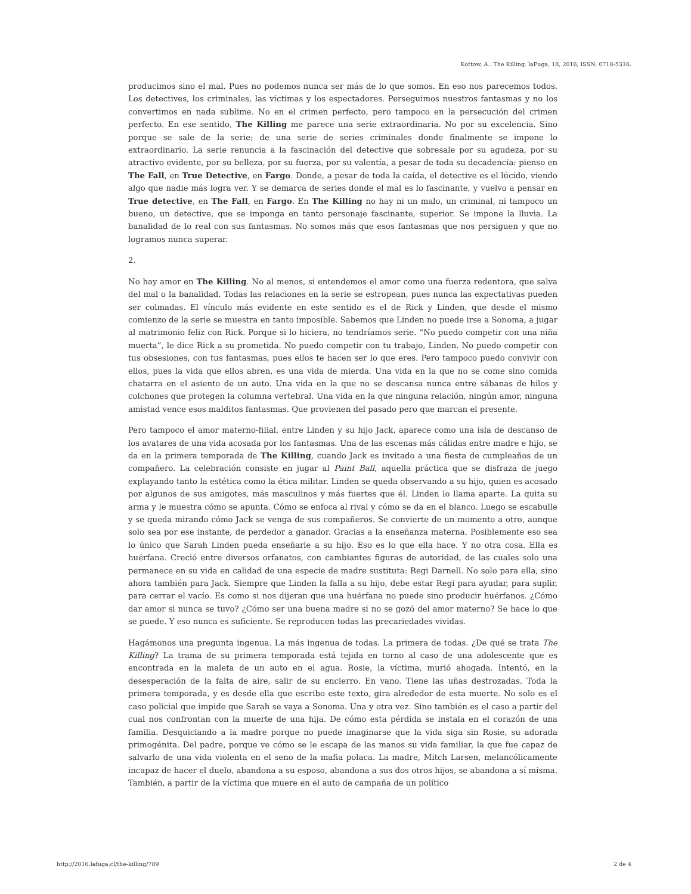Kottow, A.. The Killing. laFuga, 18, 2016, ISSN: 0718-5316.
producimos sino el mal. Pues no podemos nunca ser más de lo que somos. En eso nos parecemos todos. Los detectives, los criminales, las víctimas y los espectadores. Perseguimos nuestros fantasmas y no los convertimos en nada sublime. No en el crimen perfecto, pero tampoco en la persecución del crimen perfecto. En ese sentido, The Killing me parece una serie extraordinaria. No por su excelencia. Sino porque se sale de la serie; de una serie de series criminales donde finalmente se impone lo extraordinario. La serie renuncia a la fascinación del detective que sobresale por su agudeza, por su atractivo evidente, por su belleza, por su fuerza, por su valentía, a pesar de toda su decadencia: pienso en The Fall, en True Detective, en Fargo. Donde, a pesar de toda la caída, el detective es el lúcido, viendo algo que nadie más logra ver. Y se demarca de series donde el mal es lo fascinante, y vuelvo a pensar en True detective, en The Fall, en Fargo. En The Killing no hay ni un malo, un criminal, ni tampoco un bueno, un detective, que se imponga en tanto personaje fascinante, superior. Se impone la lluvia. La banalidad de lo real con sus fantasmas. No somos más que esos fantasmas que nos persiguen y que no logramos nunca superar.
2.
No hay amor en The Killing. No al menos, si entendemos el amor como una fuerza redentora, que salva del mal o la banalidad. Todas las relaciones en la serie se estropean, pues nunca las expectativas pueden ser colmadas. El vínculo más evidente en este sentido es el de Rick y Linden, que desde el mismo comienzo de la serie se muestra en tanto imposible. Sabemos que Linden no puede irse a Sonoma, a jugar al matrimonio feliz con Rick. Porque si lo hiciera, no tendríamos serie. “No puedo competir con una niña muerta”, le dice Rick a su prometida. No puedo competir con tu trabajo, Linden. No puedo competir con tus obsesiones, con tus fantasmas, pues ellos te hacen ser lo que eres. Pero tampoco puedo convivir con ellos, pues la vida que ellos abren, es una vida de mierda. Una vida en la que no se come sino comida chatarra en el asiento de un auto. Una vida en la que no se descansa nunca entre sábanas de hilos y colchones que protegen la columna vertebral. Una vida en la que ninguna relación, ningún amor, ninguna amistad vence esos malditos fantasmas. Que provienen del pasado pero que marcan el presente.
Pero tampoco el amor materno-filial, entre Linden y su hijo Jack, aparece como una isla de descanso de los avatares de una vida acosada por los fantasmas. Una de las escenas más cálidas entre madre e hijo, se da en la primera temporada de The Killing, cuando Jack es invitado a una fiesta de cumpleaños de un compañero. La celebración consiste en jugar al Paint Ball, aquella práctica que se disfraza de juego explayando tanto la estética como la ética militar. Linden se queda observando a su hijo, quien es acosado por algunos de sus amigotes, más masculinos y más fuertes que él. Linden lo llama aparte. La quita su arma y le muestra cómo se apunta. Cómo se enfoca al rival y cómo se da en el blanco. Luego se escabulle y se queda mirando cómo Jack se venga de sus compañeros. Se convierte de un momento a otro, aunque solo sea por ese instante, de perdedor a ganador. Gracias a la enseñanza materna. Posiblemente eso sea lo único que Sarah Linden pueda enseñarle a su hijo. Eso es lo que ella hace. Y no otra cosa. Ella es huérfana. Creció entre diversos orfanatos, con cambiantes figuras de autoridad, de las cuales solo una permanece en su vida en calidad de una especie de madre sustituta: Regi Darnell. No solo para ella, sino ahora también para Jack. Siempre que Linden la falla a su hijo, debe estar Regi para ayudar, para suplir, para cerrar el vacío. Es como si nos dijeran que una huérfana no puede sino producir huérfanos. ¿Cómo dar amor si nunca se tuvo? ¿Cómo ser una buena madre si no se gozó del amor materno? Se hace lo que se puede. Y eso nunca es suficiente. Se reproducen todas las precariedades vividas.
Hagámonos una pregunta ingenua. La más ingenua de todas. La primera de todas. ¿De qué se trata The Killing? La trama de su primera temporada está tejida en torno al caso de una adolescente que es encontrada en la maleta de un auto en el agua. Rosie, la víctima, murió ahogada. Intentó, en la desesperación de la falta de aire, salir de su encierro. En vano. Tiene las uñas destrozadas. Toda la primera temporada, y es desde ella que escribo este texto, gira alrededor de esta muerte. No solo es el caso policial que impide que Sarah se vaya a Sonoma. Una y otra vez. Sino también es el caso a partir del cual nos confrontan con la muerte de una hija. De cómo esta pérdida se instala en el corazón de una familia. Desquiciando a la madre porque no puede imaginarse que la vida siga sin Rosie, su adorada primogénita. Del padre, porque ve cómo se le escapa de las manos su vida familiar, la que fue capaz de salvarlo de una vida violenta en el seno de la mafia polaca. La madre, Mitch Larsen, melancólicamente incapaz de hacer el duelo, abandona a su esposo, abandona a sus dos otros hijos, se abandona a sí misma. También, a partir de la víctima que muere en el auto de campaña de un político
http://2016.lafuga.cl/the-killing/789
2 de 4